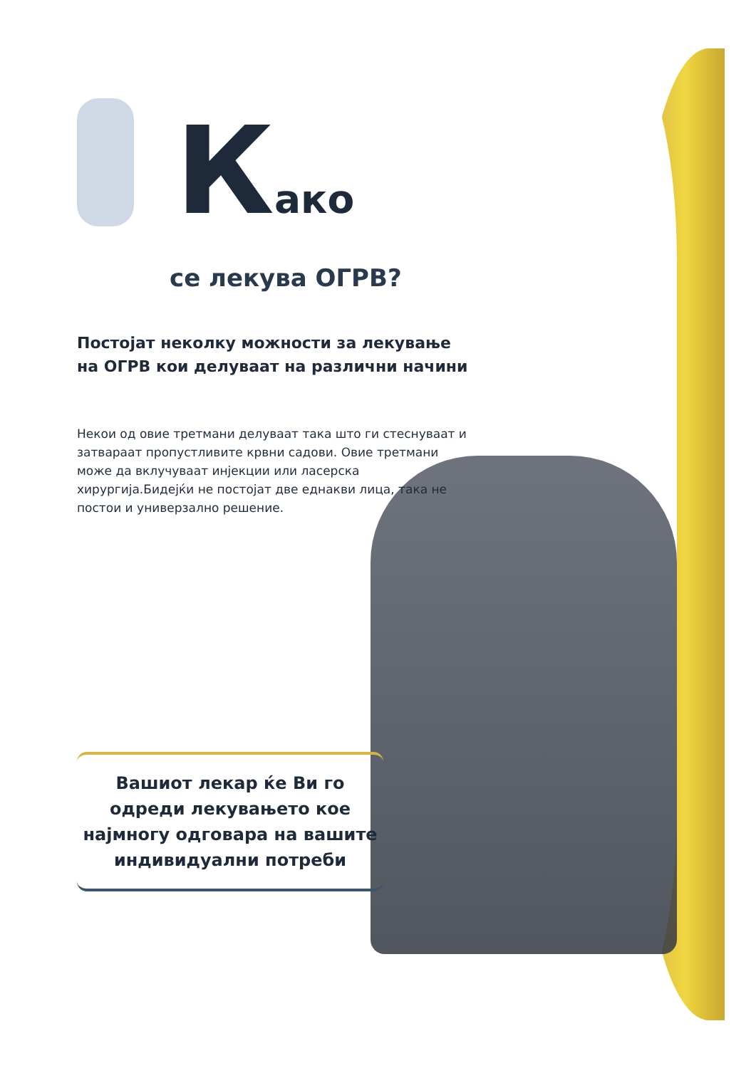Како
се лекува ОГРВ?
Постојат неколку можности за лекување на ОГРВ кои делуваат на различни начини
Некои од овие третмани делуваат така што ги стеснуваат и затвараат пропустливите крвни садови. Овие третмани може да вклучуваат инјекции или ласерска хирургија.Бидејќи не постојат две еднакви лица, така не постои и универзално решение.
Вашиот лекар ќе Ви го одреди лекувањето кое најмногу одговара на вашите индивидуални потреби